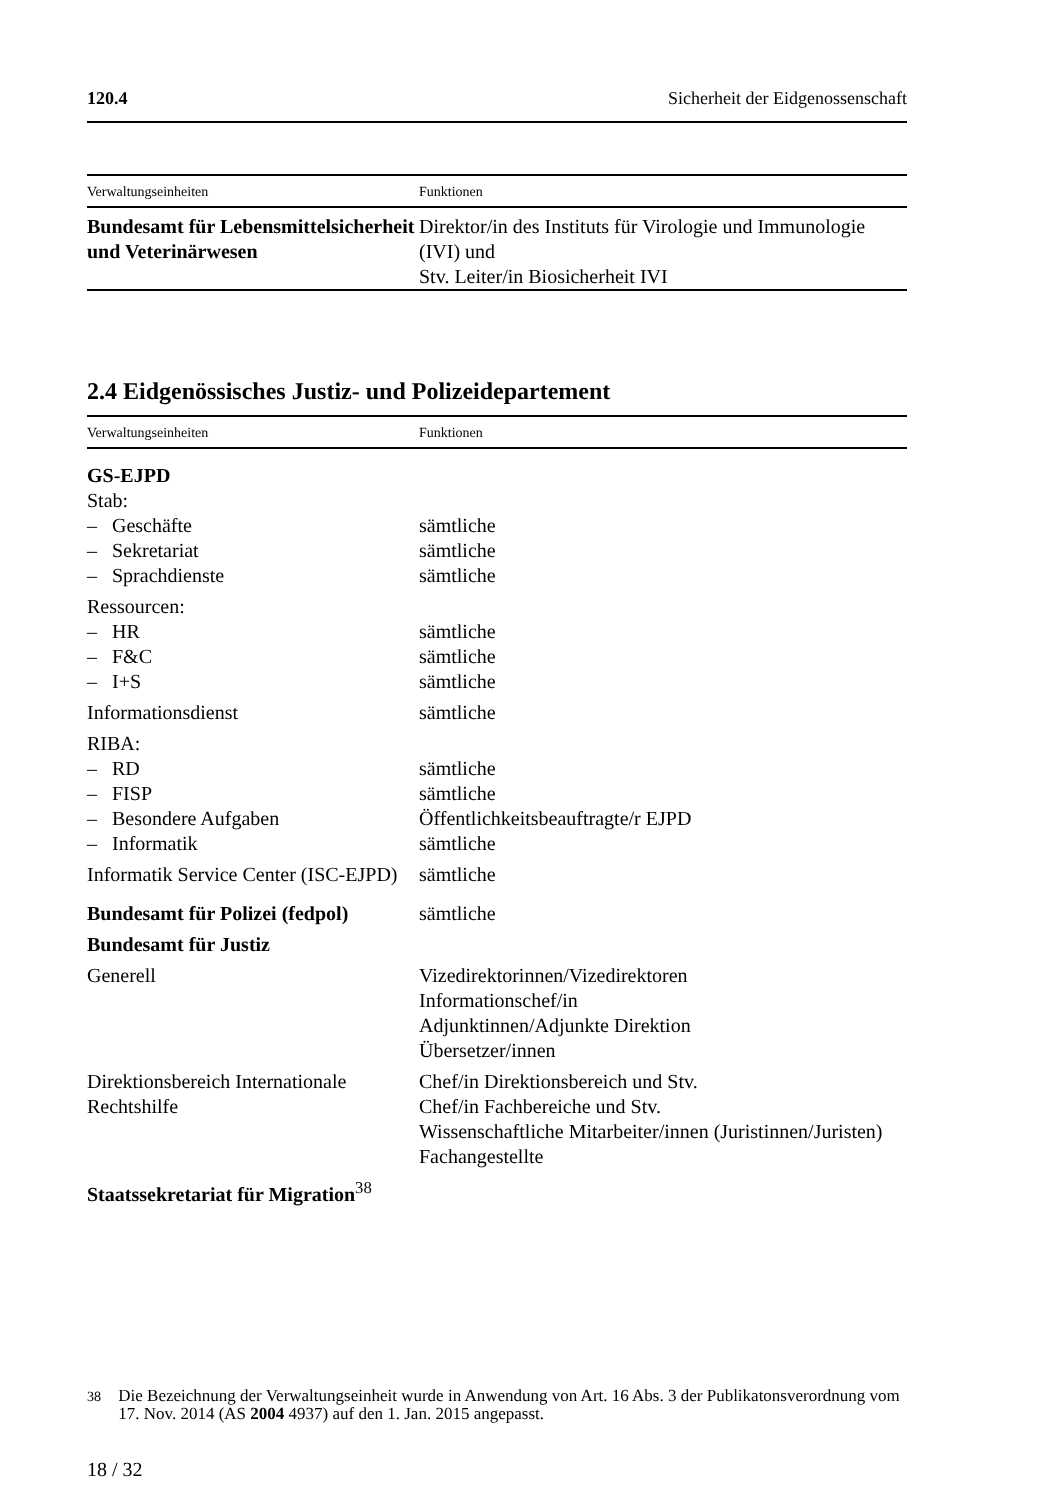120.4 Sicherheit der Eidgenossenschaft
| Verwaltungseinheiten | Funktionen |
| --- | --- |
| Bundesamt für Lebensmittelsi­cherheit und Veterinärwesen | Direktor/in des Instituts für Virologie und Immu­nologie (IVI) und Stv. Leiter/in Biosicherheit IVI |
2.4 Eidgenössisches Justiz- und Polizeidepartement
| Verwaltungseinheiten | Funktionen |
| --- | --- |
| GS-EJPD | |
| Stab: | |
| – Geschäfte | sämtliche |
| – Sekretariat | sämtliche |
| – Sprachdienste | sämtliche |
| Ressourcen: | |
| – HR | sämtliche |
| – F&C | sämtliche |
| – I+S | sämtliche |
| Informationsdienst | sämtliche |
| RIBA: | |
| – RD | sämtliche |
| – FISP | sämtliche |
| – Besondere Aufgaben | Öffentlichkeitsbeauftragte/r EJPD |
| – Informatik | sämtliche |
| Informatik Service Center (ISC-EJPD) | sämtliche |
| Bundesamt für Polizei (fedpol) | sämtliche |
| Bundesamt für Justiz | |
| Generell | Vizedirektorinnen/Vizedirektoren Informationschef/in Adjunktinnen/Adjunkte Direktion Übersetzer/innen |
| Direktionsbereich Internationale Rechtshilfe | Chef/in Direktionsbereich und Stv. Chef/in Fachbereiche und Stv. Wissenschaftliche Mitarbeiter/innen (Juristinnen/Juristen) Fachangestellte |
| Staatssekretariat für Migra­tion<sup>38</sup> | |
<sup>38</sup> Die Bezeichnung der Verwaltungseinheit wurde in Anwendung von Art. 16 Abs. 3 der Publikatonsverordnung vom 17. Nov. 2014 (AS 2004 4937) auf den 1. Jan. 2015 ange­passt.
18 / 32